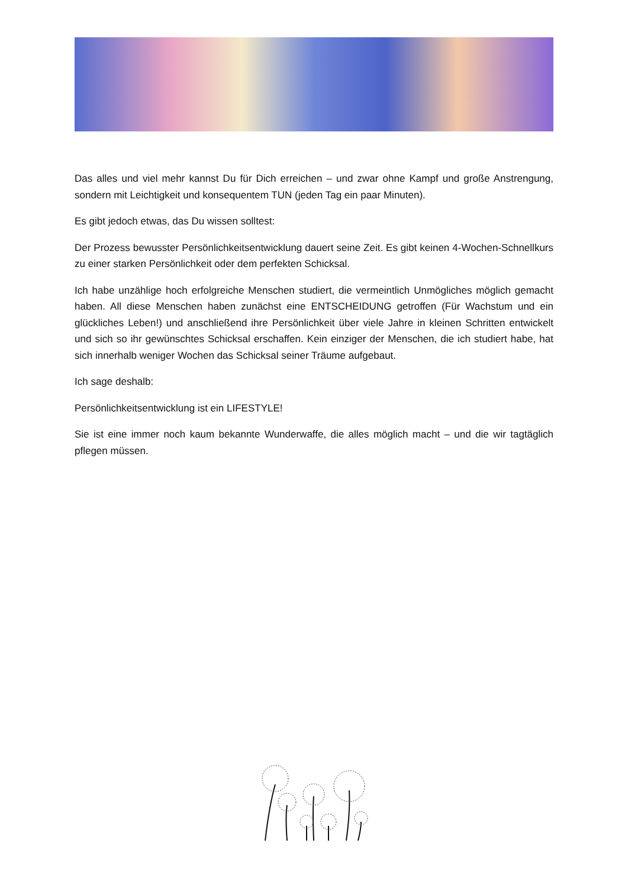Das alles und viel mehr kannst Du für Dich erreichen – und zwar ohne Kampf und große Anstrengung, sondern mit Leichtigkeit und konsequentem TUN (jeden Tag ein paar Minuten).
Es gibt jedoch etwas, das Du wissen solltest:
Der Prozess bewusster Persönlichkeitsentwicklung dauert seine Zeit. Es gibt keinen 4-Wochen-Schnellkurs zu einer starken Persönlichkeit oder dem perfekten Schicksal.
Ich habe unzählige hoch erfolgreiche Menschen studiert, die vermeintlich Unmögliches möglich gemacht haben. All diese Menschen haben zunächst eine ENTSCHEIDUNG getroffen (Für Wachstum und ein glückliches Leben!) und anschließend ihre Persönlichkeit über viele Jahre in kleinen Schritten entwickelt und sich so ihr gewünschtes Schicksal erschaffen. Kein einziger der Menschen, die ich studiert habe, hat sich innerhalb weniger Wochen das Schicksal seiner Träume aufgebaut.
Ich sage deshalb:
Persönlichkeitsentwicklung ist ein LIFESTYLE!
Sie ist eine immer noch kaum bekannte Wunderwaffe, die alles möglich macht – und die wir tagtäglich pflegen müssen.